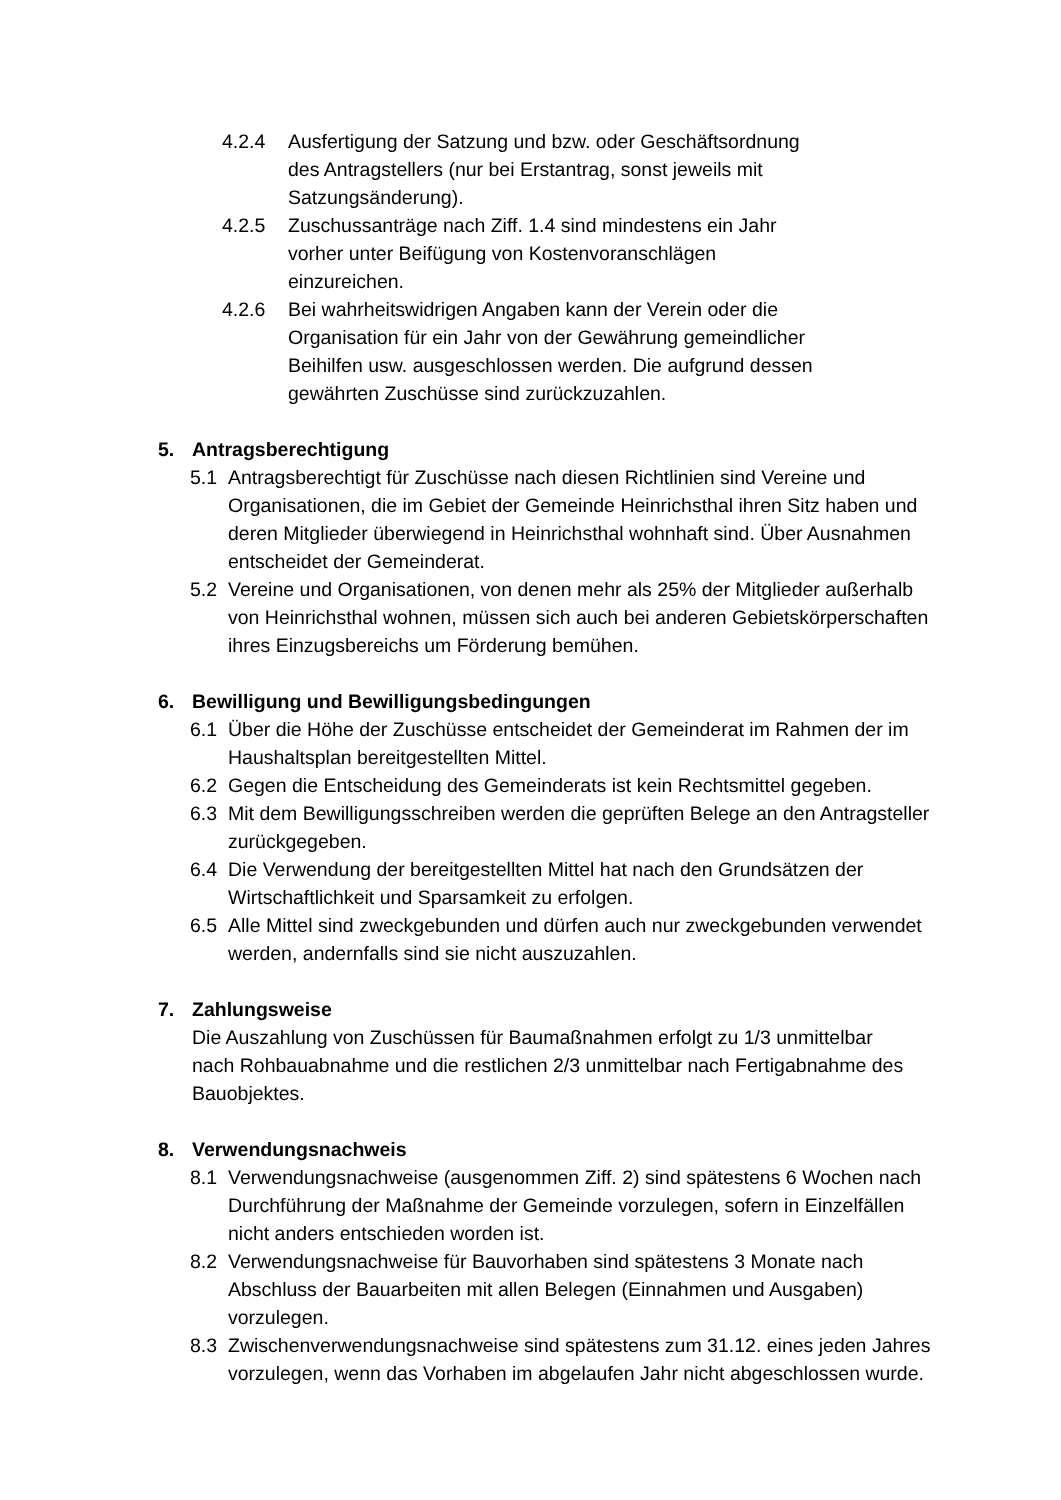4.2.4 Ausfertigung der Satzung und bzw. oder Geschäftsordnung des Antragstellers (nur bei Erstantrag, sonst jeweils mit Satzungsänderung).
4.2.5 Zuschussanträge nach Ziff. 1.4 sind mindestens ein Jahr vorher unter Beifügung von Kostenvoranschlägen einzureichen.
4.2.6 Bei wahrheitswidrigen Angaben kann der Verein oder die Organisation für ein Jahr von der Gewährung gemeindlicher Beihilfen usw. ausgeschlossen werden. Die aufgrund dessen gewährten Zuschüsse sind zurückzuzahlen.
5. Antragsberechtigung
5.1 Antragsberechtigt für Zuschüsse nach diesen Richtlinien sind Vereine und Organisationen, die im Gebiet der Gemeinde Heinrichsthal ihren Sitz haben und deren Mitglieder überwiegend in Heinrichsthal wohnhaft sind. Über Ausnahmen entscheidet der Gemeinderat.
5.2 Vereine und Organisationen, von denen mehr als 25% der Mitglieder außerhalb von Heinrichsthal wohnen, müssen sich auch bei anderen Gebietskörperschaften ihres Einzugsbereichs um Förderung bemühen.
6. Bewilligung und Bewilligungsbedingungen
6.1 Über die Höhe der Zuschüsse entscheidet der Gemeinderat im Rahmen der im Haushaltsplan bereitgestellten Mittel.
6.2 Gegen die Entscheidung des Gemeinderats ist kein Rechtsmittel gegeben.
6.3 Mit dem Bewilligungsschreiben werden die geprüften Belege an den Antragsteller zurückgegeben.
6.4 Die Verwendung der bereitgestellten Mittel hat nach den Grundsätzen der Wirtschaftlichkeit und Sparsamkeit zu erfolgen.
6.5 Alle Mittel sind zweckgebunden und dürfen auch nur zweckgebunden verwendet werden, andernfalls sind sie nicht auszuzahlen.
7. Zahlungsweise
Die Auszahlung von Zuschüssen für Baumaßnahmen erfolgt zu 1/3 unmittelbar nach Rohbauabnahme und die restlichen 2/3 unmittelbar nach Fertigabnahme des Bauobjektes.
8. Verwendungsnachweis
8.1 Verwendungsnachweise (ausgenommen Ziff. 2) sind spätestens 6 Wochen nach Durchführung der Maßnahme der Gemeinde vorzulegen, sofern in Einzelfällen nicht anders entschieden worden ist.
8.2 Verwendungsnachweise für Bauvorhaben sind spätestens 3 Monate nach Abschluss der Bauarbeiten mit allen Belegen (Einnahmen und Ausgaben) vorzulegen.
8.3 Zwischenverwendungsnachweise sind spätestens zum 31.12. eines jeden Jahres vorzulegen, wenn das Vorhaben im abgelaufen Jahr nicht abgeschlossen wurde.